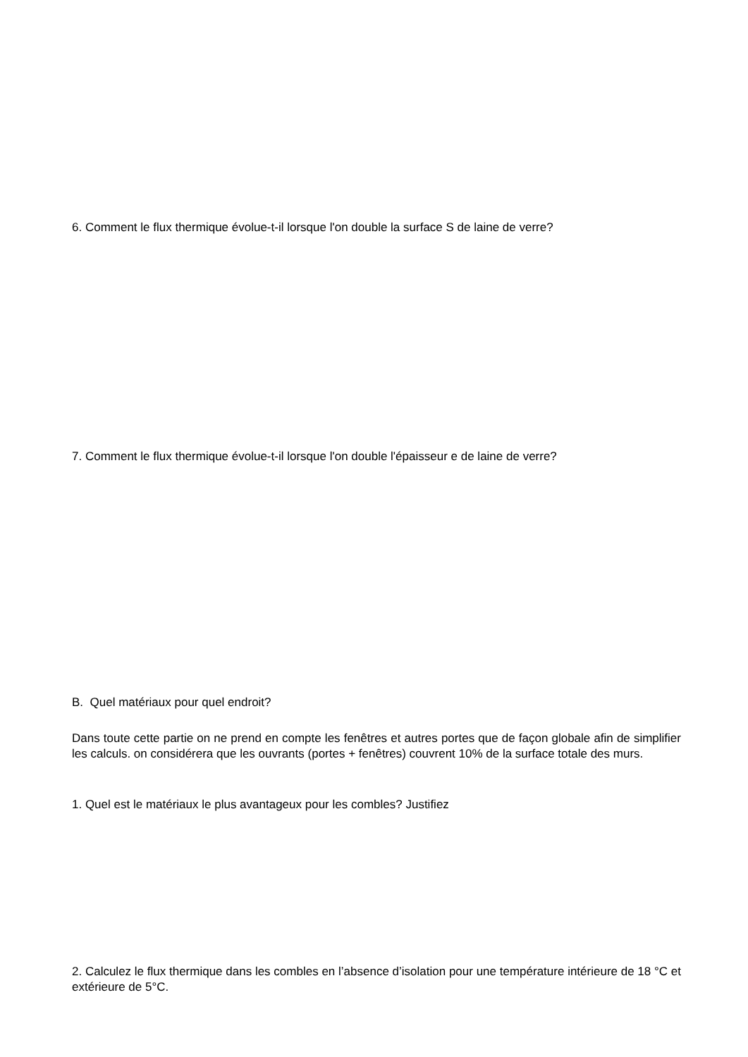6. Comment le flux thermique évolue-t-il lorsque l'on double la surface S de laine de verre?
7. Comment le flux thermique évolue-t-il lorsque l'on double l'épaisseur e de laine de verre?
B. Quel matériaux pour quel endroit?
Dans toute cette partie on ne prend en compte les fenêtres et autres portes que de façon globale afin de simplifier les calculs. on considérera que les ouvrants (portes + fenêtres) couvrent 10% de la surface totale des murs.
1. Quel est le matériaux le plus avantageux pour les combles? Justifiez
2. Calculez le flux thermique dans les combles en l’absence d’isolation pour une température intérieure de 18 °C et extérieure de 5°C.